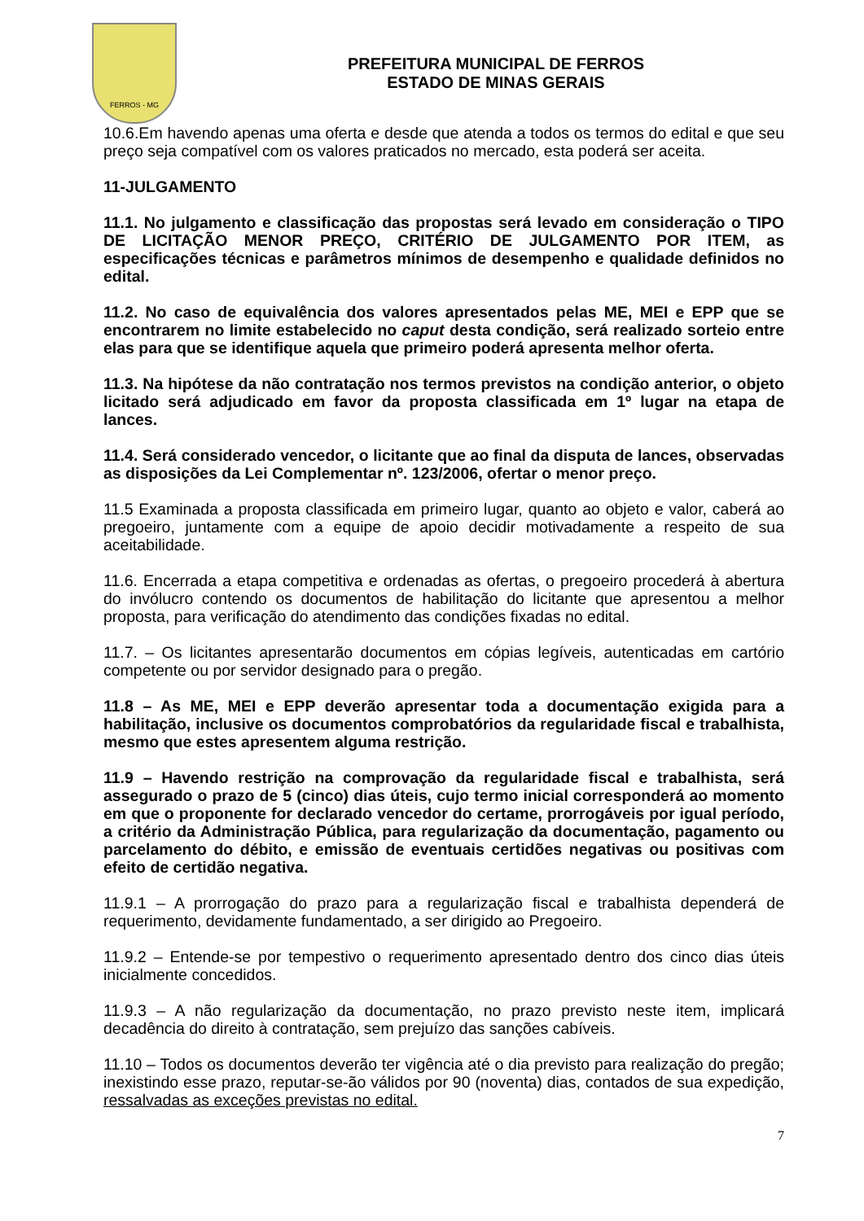FERROS - MG
PREFEITURA MUNICIPAL DE FERROS
ESTADO DE MINAS GERAIS
10.6.Em havendo apenas uma oferta e desde que atenda a todos os termos do edital e que seu preço seja compatível com os valores praticados no mercado, esta poderá ser aceita.
11-JULGAMENTO
11.1. No julgamento e classificação das propostas será levado em consideração o TIPO DE LICITAÇÃO MENOR PREÇO, CRITÉRIO DE JULGAMENTO POR ITEM, as especificações técnicas e parâmetros mínimos de desempenho e qualidade definidos no edital.
11.2. No caso de equivalência dos valores apresentados pelas ME, MEI e EPP que se encontrarem no limite estabelecido no caput desta condição, será realizado sorteio entre elas para que se identifique aquela que primeiro poderá apresenta melhor oferta.
11.3. Na hipótese da não contratação nos termos previstos na condição anterior, o objeto licitado será adjudicado em favor da proposta classificada em 1º lugar na etapa de lances.
11.4. Será considerado vencedor, o licitante que ao final da disputa de lances, observadas as disposições da Lei Complementar nº. 123/2006, ofertar o menor preço.
11.5 Examinada a proposta classificada em primeiro lugar, quanto ao objeto e valor, caberá ao pregoeiro, juntamente com a equipe de apoio decidir motivadamente a respeito de sua aceitabilidade.
11.6. Encerrada a etapa competitiva e ordenadas as ofertas, o pregoeiro procederá à abertura do invólucro contendo os documentos de habilitação do licitante que apresentou a melhor proposta, para verificação do atendimento das condições fixadas no edital.
11.7. – Os licitantes apresentarão documentos em cópias legíveis, autenticadas em cartório competente ou por servidor designado para o pregão.
11.8 – As ME, MEI e EPP deverão apresentar toda a documentação exigida para a habilitação, inclusive os documentos comprobatórios da regularidade fiscal e trabalhista, mesmo que estes apresentem alguma restrição.
11.9 – Havendo restrição na comprovação da regularidade fiscal e trabalhista, será assegurado o prazo de 5 (cinco) dias úteis, cujo termo inicial corresponderá ao momento em que o proponente for declarado vencedor do certame, prorrogáveis por igual período, a critério da Administração Pública, para regularização da documentação, pagamento ou parcelamento do débito, e emissão de eventuais certidões negativas ou positivas com efeito de certidão negativa.
11.9.1 – A prorrogação do prazo para a regularização fiscal e trabalhista dependerá de requerimento, devidamente fundamentado, a ser dirigido ao Pregoeiro.
11.9.2 – Entende-se por tempestivo o requerimento apresentado dentro dos cinco dias úteis inicialmente concedidos.
11.9.3 – A não regularização da documentação, no prazo previsto neste item, implicará decadência do direito à contratação, sem prejuízo das sanções cabíveis.
11.10 – Todos os documentos deverão ter vigência até o dia previsto para realização do pregão; inexistindo esse prazo, reputar-se-ão válidos por 90 (noventa) dias, contados de sua expedição, ressalvadas as exceções previstas no edital.
7